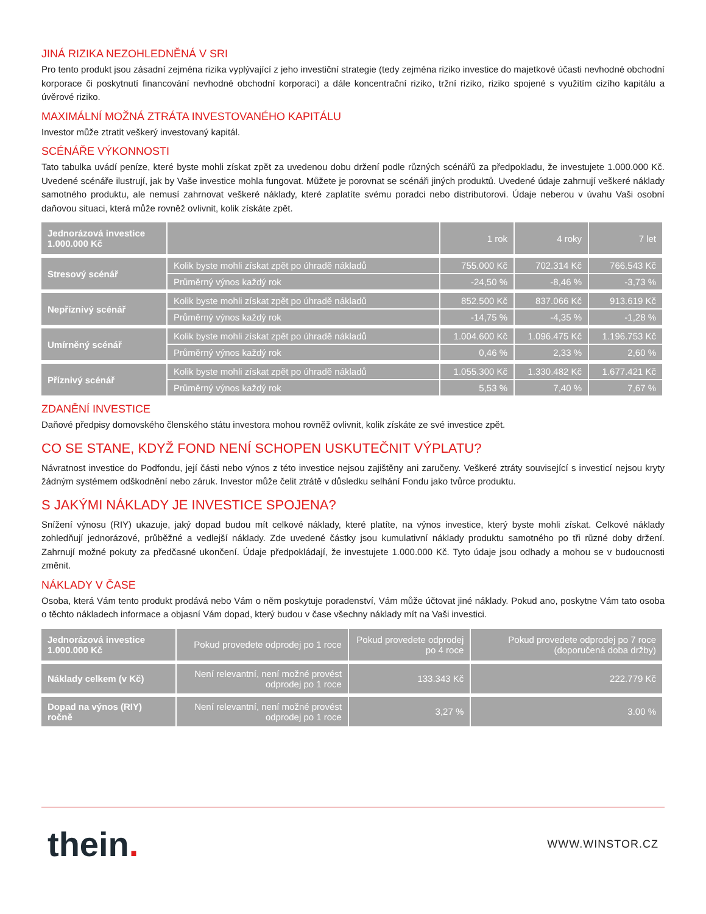JINÁ RIZIKA NEZOHLEDNĚNÁ V SRI
Pro tento produkt jsou zásadní zejména rizika vyplývající z jeho investiční strategie (tedy zejména riziko investice do majetkové účasti nevhodné obchodní korporace či poskytnutí financování nevhodné obchodní korporaci) a dále koncentrační riziko, tržní riziko, riziko spojené s využitím cizího kapitálu a úvěrové riziko.
MAXIMÁLNÍ MOŽNÁ ZTRÁTA INVESTOVANÉHO KAPITÁLU
Investor může ztratit veškerý investovaný kapitál.
SCÉNÁŘE VÝKONNOSTI
Tato tabulka uvádí peníze, které byste mohli získat zpět za uvedenou dobu držení podle různých scénářů za předpokladu, že investujete 1.000.000 Kč. Uvedené scénáře ilustrují, jak by Vaše investice mohla fungovat. Můžete je porovnat se scénáři jiných produktů. Uvedené údaje zahrnují veškeré náklady samotného produktu, ale nemusí zahrnovat veškeré náklady, které zaplatíte svému poradci nebo distributorovi. Údaje neberou v úvahu Vaši osobní daňovou situaci, která může rovněž ovlivnit, kolik získáte zpět.
| Jednorázová investice 1.000.000 Kč | | 1 rok | 4 roky | 7 let |
| --- | --- | --- | --- | --- |
| Stresový scénář | Kolik byste mohli získat zpět po úhradě nákladů | 755.000 Kč | 702.314 Kč | 766.543 Kč |
| | Průměrný výnos každý rok | -24,50 % | -8,46 % | -3,73 % |
| Nepříznivý scénář | Kolik byste mohli získat zpět po úhradě nákladů | 852.500 Kč | 837.066 Kč | 913.619 Kč |
| | Průměrný výnos každý rok | -14,75 % | -4,35 % | -1,28 % |
| Umírněný scénář | Kolik byste mohli získat zpět po úhradě nákladů | 1.004.600 Kč | 1.096.475 Kč | 1.196.753 Kč |
| | Průměrný výnos každý rok | 0,46 % | 2,33 % | 2,60 % |
| Příznivý scénář | Kolik byste mohli získat zpět po úhradě nákladů | 1.055.300 Kč | 1.330.482 Kč | 1.677.421 Kč |
| | Průměrný výnos každý rok | 5,53 % | 7,40 % | 7,67 % |
ZDANĚNÍ INVESTICE
Daňové předpisy domovského členského státu investora mohou rovněž ovlivnit, kolik získáte ze své investice zpět.
CO SE STANE, KDYŽ FOND NENÍ SCHOPEN USKUTEČNIT VÝPLATU?
Návratnost investice do Podfondu, její části nebo výnos z této investice nejsou zajištěny ani zaručeny. Veškeré ztráty související s investicí nejsou kryty žádným systémem odškodnění nebo záruk. Investor může čelit ztrátě v důsledku selhání Fondu jako tvůrce produktu.
S JAKÝMI NÁKLADY JE INVESTICE SPOJENA?
Snížení výnosu (RIY) ukazuje, jaký dopad budou mít celkové náklady, které platíte, na výnos investice, který byste mohli získat. Celkové náklady zohledňují jednorázové, průběžné a vedlejší náklady. Zde uvedené částky jsou kumulativní náklady produktu samotného po tři různé doby držení. Zahrnují možné pokuty za předčasné ukončení. Údaje předpokládají, že investujete 1.000.000 Kč. Tyto údaje jsou odhady a mohou se v budoucnosti změnit.
NÁKLADY V ČASE
Osoba, která Vám tento produkt prodává nebo Vám o něm poskytuje poradenství, Vám může účtovat jiné náklady. Pokud ano, poskytne Vám tato osoba o těchto nákladech informace a objasní Vám dopad, který budou v čase všechny náklady mít na Vaši investici.
| Jednorázová investice 1.000.000 Kč | Pokud provedete odprodej po 1 roce | Pokud provedete odprodej po 4 roce | Pokud provedete odprodej po 7 roce (doporučená doba držby) |
| --- | --- | --- | --- |
| Náklady celkem (v Kč) | Není relevantní, není možné provést odprodej po 1 roce | 133.343 Kč | 222.779 Kč |
| Dopad na výnos (RIY) ročně | Není relevantní, není možné provést odprodej po 1 roce | 3,27 % | 3.00 % |
thein.
WWW.WINSTOR.CZ